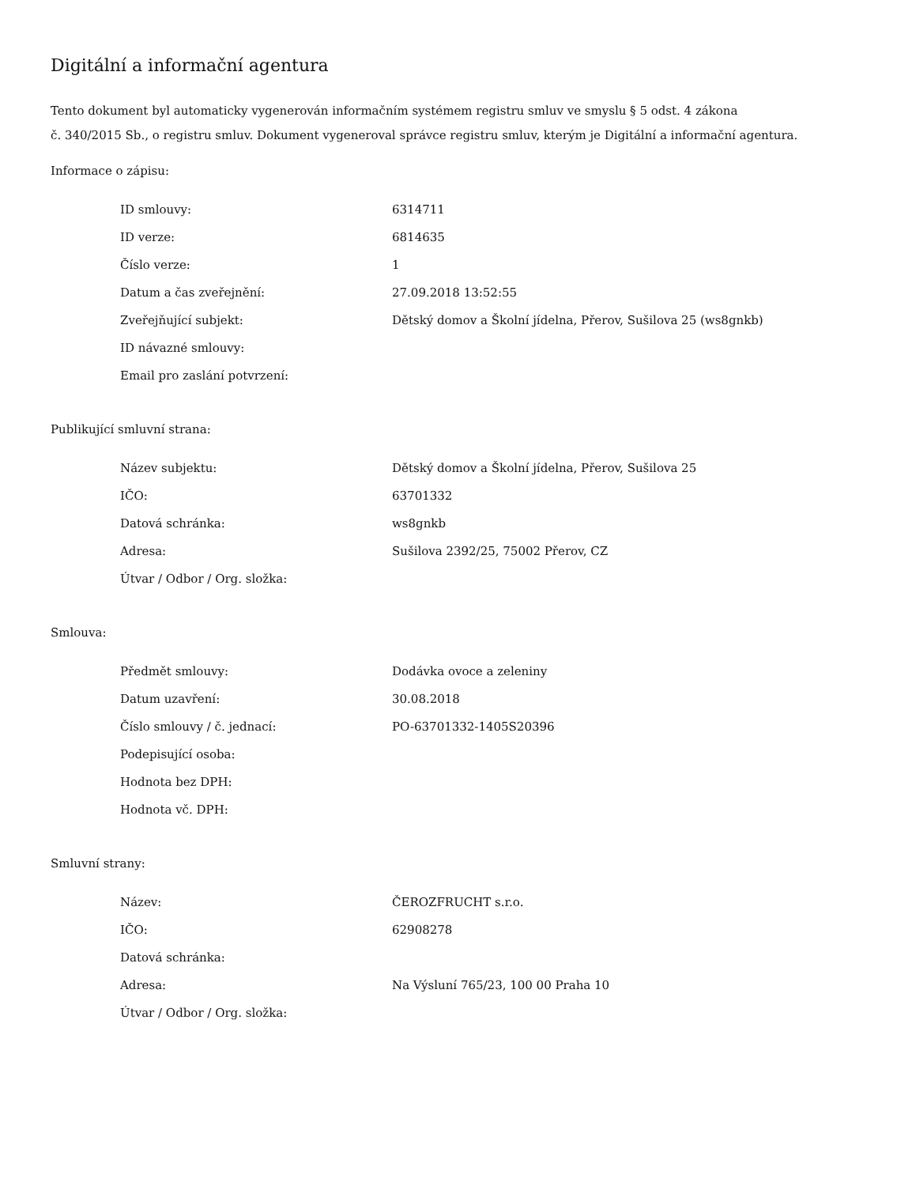Digitální a informační agentura
Tento dokument byl automaticky vygenerován informačním systémem registru smluv ve smyslu § 5 odst. 4 zákona
č. 340/2015 Sb., o registru smluv. Dokument vygeneroval správce registru smluv, kterým je Digitální a informační agentura.
Informace o zápisu:
| ID smlouvy: | 6314711 |
| ID verze: | 6814635 |
| Číslo verze: | 1 |
| Datum a čas zveřejnění: | 27.09.2018 13:52:55 |
| Zveřejňující subjekt: | Dětský domov a Školní jídelna, Přerov, Sušilova 25 (ws8gnkb) |
| ID návazné smlouvy: | |
| Email pro zaslání potvrzení: | |
Publikující smluvní strana:
| Název subjektu: | Dětský domov a Školní jídelna, Přerov, Sušilova 25 |
| IČO: | 63701332 |
| Datová schránka: | ws8gnkb |
| Adresa: | Sušilova 2392/25, 75002 Přerov, CZ |
| Útvar / Odbor / Org. složka: | |
Smlouva:
| Předmět smlouvy: | Dodávka ovoce a zeleniny |
| Datum uzavření: | 30.08.2018 |
| Číslo smlouvy / č. jednací: | PO-63701332-1405S20396 |
| Podepisující osoba: | |
| Hodnota bez DPH: | |
| Hodnota vč. DPH: | |
Smluvní strany:
| Název: | ČEROZFRUCHT s.r.o. |
| IČO: | 62908278 |
| Datová schránka: | |
| Adresa: | Na Výsluní 765/23, 100 00 Praha 10 |
| Útvar / Odbor / Org. složka: | |